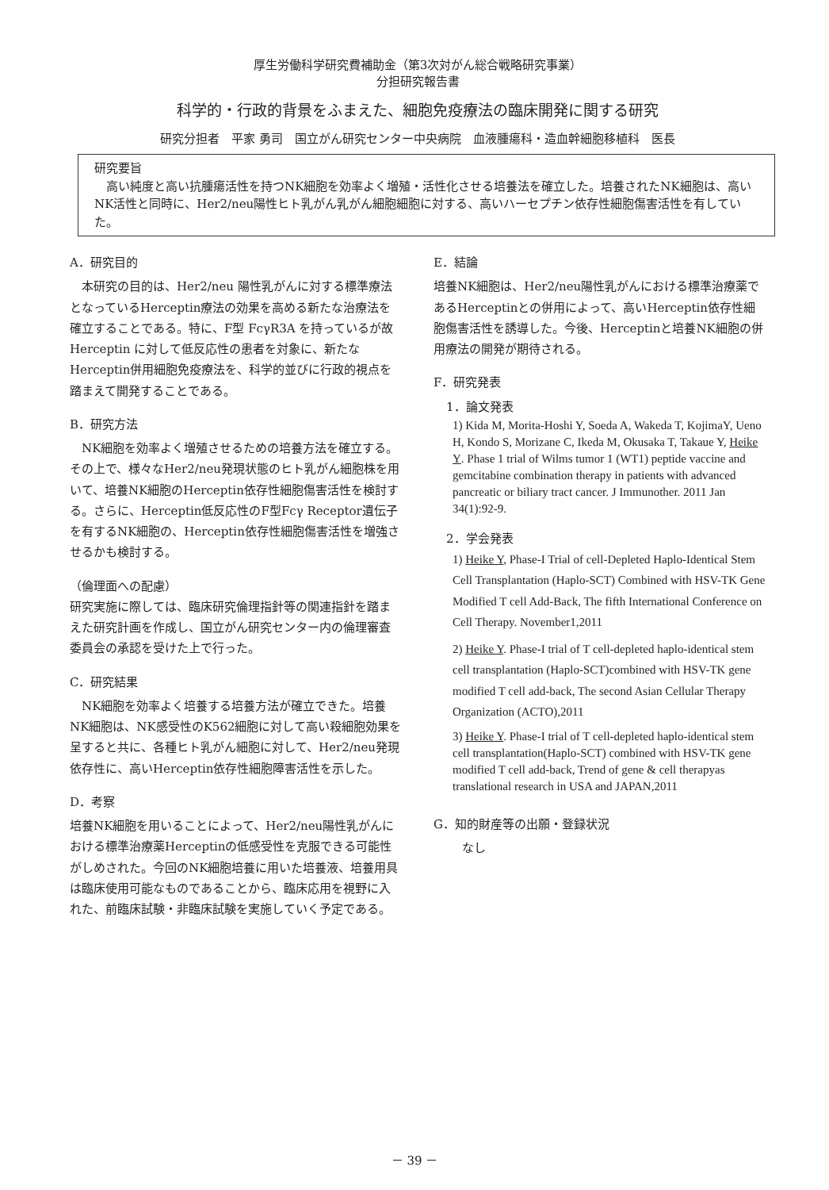厚生労働科学研究費補助金（第3次対がん総合戦略研究事業）
分担研究報告書
科学的・行政的背景をふまえた、細胞免疫療法の臨床開発に関する研究
研究分担者　平家 勇司　国立がん研究センター中央病院　血液腫瘍科・造血幹細胞移植科　医長
研究要旨
　高い純度と高い抗腫瘍活性を持つNK細胞を効率よく増殖・活性化させる培養法を確立した。培養されたNK細胞は、高いNK活性と同時に、Her2/neu陽性ヒト乳がん乳がん細胞細胞に対する、高いハーセプチン依存性細胞傷害活性を有していた。
A．研究目的
本研究の目的は、Her2/neu 陽性乳がんに対する標準療法となっているHerceptin療法の効果を高める新たな治療法を確立することである。特に、F型 FcγR3A を持っているが故 Herceptin に対して低反応性の患者を対象に、新たなHerceptin併用細胞免疫療法を、科学的並びに行政的視点を踏まえて開発することである。
B．研究方法
NK細胞を効率よく増殖させるための培養方法を確立する。その上で、様々なHer2/neu発現状態のヒト乳がん細胞株を用いて、培養NK細胞のHerceptin依存性細胞傷害活性を検討する。さらに、Herceptin低反応性のF型Fcγ Receptor遺伝子を有するNK細胞の、Herceptin依存性細胞傷害活性を増強させるかも検討する。
（倫理面への配慮）
研究実施に際しては、臨床研究倫理指針等の関連指針を踏まえた研究計画を作成し、国立がん研究センター内の倫理審査委員会の承認を受けた上で行った。
C．研究結果
NK細胞を効率よく培養する培養方法が確立できた。培養NK細胞は、NK感受性のK562細胞に対して高い殺細胞効果を呈すると共に、各種ヒト乳がん細胞に対して、Her2/neu発現依存性に、高いHerceptin依存性細胞障害活性を示した。
D．考察
培養NK細胞を用いることによって、Her2/neu陽性乳がんにおける標準治療薬Herceptinの低感受性を克服できる可能性がしめされた。今回のNK細胞培養に用いた培養液、培養用具は臨床使用可能なものであることから、臨床応用を視野に入れた、前臨床試験・非臨床試験を実施していく予定である。
E．結論
培養NK細胞は、Her2/neu陽性乳がんにおける標準治療薬であるHerceptinとの併用によって、高いHerceptin依存性細胞傷害活性を誘導した。今後、Herceptinと培養NK細胞の併用療法の開発が期待される。
F．研究発表
1．論文発表
1) Kida M, Morita-Hoshi Y, Soeda A, Wakeda T, KojimaY, Ueno H, Kondo S, Morizane C, Ikeda M, Okusaka T, Takaue Y, Heike Y. Phase 1 trial of Wilms tumor 1 (WT1) peptide vaccine and gemcitabine combination therapy in patients with advanced pancreatic or biliary tract cancer. J Immunother. 2011 Jan 34(1):92-9.
2．学会発表
1) Heike Y, Phase-I Trial of cell-Depleted Haplo-Identical Stem Cell Transplantation (Haplo-SCT) Combined with HSV-TK Gene Modified T cell Add-Back, The fifth International Conference on Cell Therapy. November1,2011
2) Heike Y. Phase-I trial of T cell-depleted haplo-identical stem cell transplantation (Haplo-SCT)combined with HSV-TK gene modified T cell add-back, The second Asian Cellular Therapy Organization (ACTO),2011
3) Heike Y. Phase-I trial of T cell-depleted haplo-identical stem cell transplantation(Haplo-SCT) combined with HSV-TK gene modified T cell add-back, Trend of gene & cell therapyas translational research in USA and JAPAN,2011
G．知的財産等の出願・登録状況
なし
－ 39 －